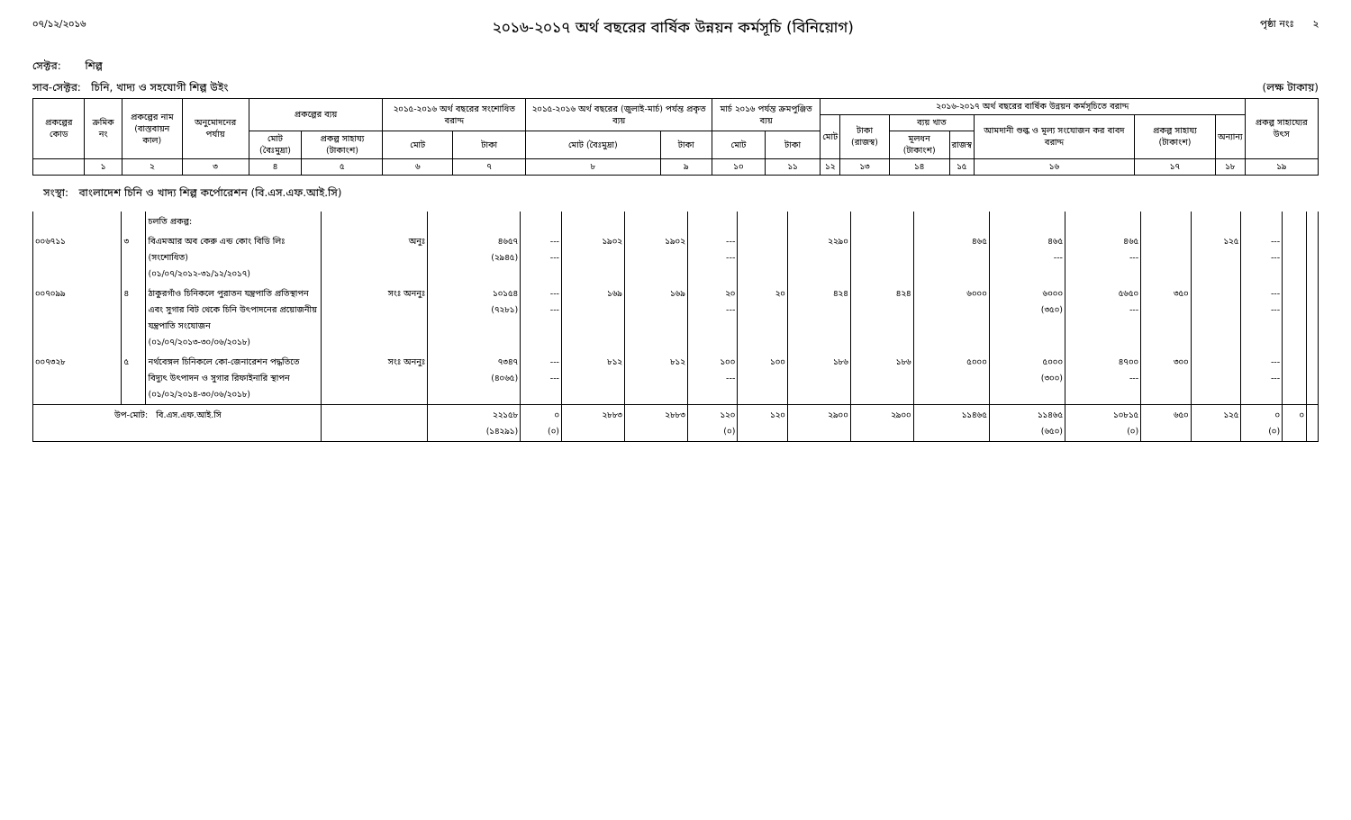০৭/১২/২০১৬ ২০১৬-২০১৭ অর্থ বছরের বার্ষিক উন্নয়ন কর্মসূচি (বিনিয়োগ) পৃষ্ঠা নংঃ ২
সেক্টর: শিল্প
সাব-সেক্টর: চিনি, খাদ্য ও সহযোগী শিল্প উইং (লক্ষ টাকায়)
| প্রকল্পের কোড | ক্রমিক নং | প্রকল্পের নাম (বাস্তবায়ন কাল) | অনুমোদনের পর্যায় | প্রকল্পের ব্যয় | | ২০১৫-২০১৬ অর্থ বছরের সংশোধিত বরাদ্দ | | ২০১৫-২০১৬ অর্থ বছরের (জুলাই-মার্চ) পর্যন্ত প্রকৃত ব্যয় | | মার্চ ২০১৬ পর্যন্ত ক্রমপুঞ্জিত ব্যয় | | ২০১৬-২০১৭ অর্থ বছরের বার্ষিক উন্নয়ন কর্মসূচিতে বরাদ্দ | | | | | | | প্রকল্প সাহায্যের উৎস |
| --- | --- | --- | --- | --- | --- | --- | --- | --- | --- | --- | --- | --- | --- | --- | --- | --- | --- | --- | --- |
| | | | | | | | | | | | | মোট | টাকা (রাজস্ব) | ব্যয় খাত | | আমদানী শুল্ক ও মূল্য সংযোজন কর বাবদ বরাদ্দ | প্রকল্প সাহায্য (টাকাংশ) | অন্যান্য | |
| | | | | মোট (বৈঃমুদ্রা) | প্রকল্প সাহায্য (টাকাংশ) | মোট | টাকা | মোট (বৈঃমুদ্রা) | টাকা | মোট | টাকা | | | মূলধন (টাকাংশ) | রাজস্ব | | | | |
| | ১ | ২ | ৩ | ৪ | ৫ | ৬ | ৭ | ৮ | ৯ | ১০ | ১১ | ১২ | ১৩ | ১৪ | ১৫ | ১৬ | ১৭ | ১৮ | ১৯ |
সংস্থা: বাংলাদেশ চিনি ও খাদ্য শিল্প কর্পোরেশন (বি.এস.এফ.আই.সি)
| | | চলতি প্রকল্প: | | | | | | | | | | | | | | | | | |
| ০০৬৭১১ | ৩ | বিএমআর অব কেরু এন্ড কোং বিডি লিঃ (সংশোধিত) (০১/০৭/২০১২-৩১/১২/২০১৭) | অনুঃ | ৪৬৫৭ (২৯৪৫) | --- --- | ১৯০২ | ১৯০২ | --- --- | | ২২৯০ | | ৪৬৫ | ৪৬৫ --- | ৪৬৫ --- | | ১২৫ | --- --- | | |
| ০০৭০৯৯ | ৪ | ঠাকুরগাঁও চিনিকলে পুরাতন যন্ত্রপাতি প্রতিস্থাপন এবং সুগার বিট থেকে চিনি উৎপাদনের প্রয়োজনীয় যন্ত্রপাতি সংযোজন (০১/০৭/২০১৩-৩০/০৬/২০১৮) | সংঃ অননুঃ | ১০১৫৪ (৭২৮১) | --- --- | ১৬৯ | ১৬৯ | ২০ --- | ২০ | ৪২৪ | ৪২৪ | ৬০০০ | ৬০০০ (৩৫০) | ৫৬৫০ --- | ৩৫০ | | --- --- | | |
| ০০৭৩২৮ | ৫ | নর্থবেঙ্গল চিনিকলে কো-জেনারেশন পদ্ধতিতে বিদ্যুৎ উৎপাদন ও সুগার রিফাইনারি স্থাপন (০১/০২/২০১৪-৩০/০৬/২০১৮) | সংঃ অননুঃ | ৭৩৪৭ (৪০৬৫) | --- --- | ৮১২ | ৮১২ | ১০০ --- | ১০০ | ১৮৬ | ১৮৬ | ৫০০০ | ৫০০০ (৩০০) | ৪৭০০ --- | ৩০০ | | --- --- | | |
| উপ-মোট: বি.এস.এফ.আই.সি | | | | ২২১৫৮ (১৪২৯১) | ০ (০) | ২৮৮৩ | ২৮৮৩ | ১২০ (০) | ১২০ | ২৯০০ | ২৯০০ | ১১৪৬৫ | ১১৪৬৫ (৬৫০) | ১০৮১৫ (০) | ৬৫০ | ১২৫ | ০ (০) | ০ | |